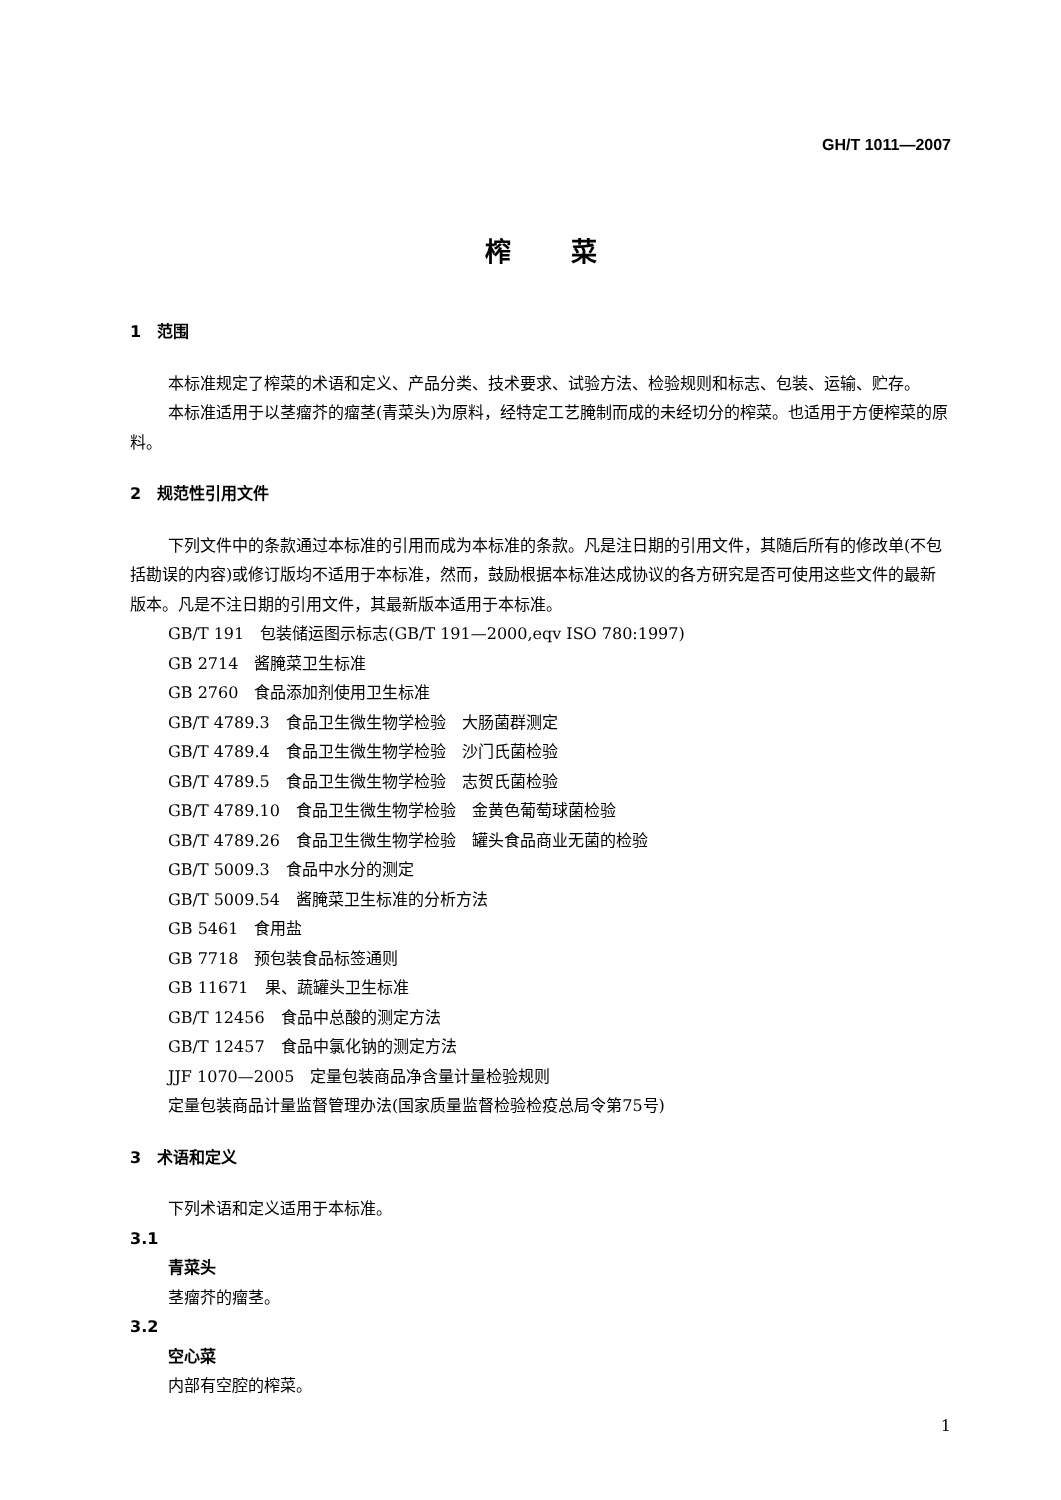GH/T 1011—2007
榨菜
1　范围
本标准规定了榨菜的术语和定义、产品分类、技术要求、试验方法、检验规则和标志、包装、运输、贮存。
本标准适用于以茎瘤芥的瘤茎(青菜头)为原料，经特定工艺腌制而成的未经切分的榨菜。也适用于方便榨菜的原料。
2　规范性引用文件
下列文件中的条款通过本标准的引用而成为本标准的条款。凡是注日期的引用文件，其随后所有的修改单(不包括勘误的内容)或修订版均不适用于本标准，然而，鼓励根据本标准达成协议的各方研究是否可使用这些文件的最新版本。凡是不注日期的引用文件，其最新版本适用于本标准。
GB/T 191　包装储运图示标志(GB/T 191—2000,eqv ISO 780:1997)
GB 2714　酱腌菜卫生标准
GB 2760　食品添加剂使用卫生标准
GB/T 4789.3　食品卫生微生物学检验　大肠菌群测定
GB/T 4789.4　食品卫生微生物学检验　沙门氏菌检验
GB/T 4789.5　食品卫生微生物学检验　志贺氏菌检验
GB/T 4789.10　食品卫生微生物学检验　金黄色葡萄球菌检验
GB/T 4789.26　食品卫生微生物学检验　罐头食品商业无菌的检验
GB/T 5009.3　食品中水分的测定
GB/T 5009.54　酱腌菜卫生标准的分析方法
GB 5461　食用盐
GB 7718　预包装食品标签通则
GB 11671　果、蔬罐头卫生标准
GB/T 12456　食品中总酸的测定方法
GB/T 12457　食品中氯化钠的测定方法
JJF 1070—2005　定量包装商品净含量计量检验规则
定量包装商品计量监督管理办法(国家质量监督检验检疫总局令第75号)
3　术语和定义
下列术语和定义适用于本标准。
3.1
青菜头
茎瘤芥的瘤茎。
3.2
空心菜
内部有空腔的榨菜。
1